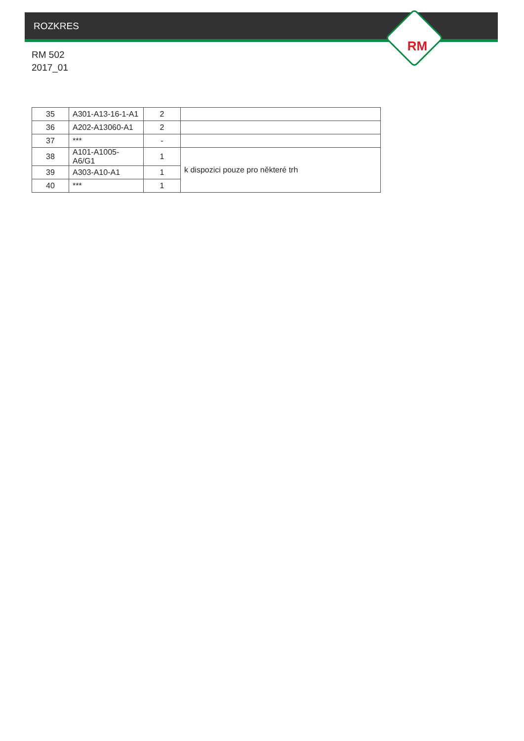ROZKRES
RM
RM 502
2017_01
| 35 | A301-A13-16-1-A1 | 2 | |
| 36 | A202-A13060-A1 | 2 | |
| 37 | *** | - | |
| 38 | A101-A1005-A6/G1 | 1 | k dispozici pouze pro některé trh |
| 39 | A303-A10-A1 | 1 | |
| 40 | *** | 1 | |